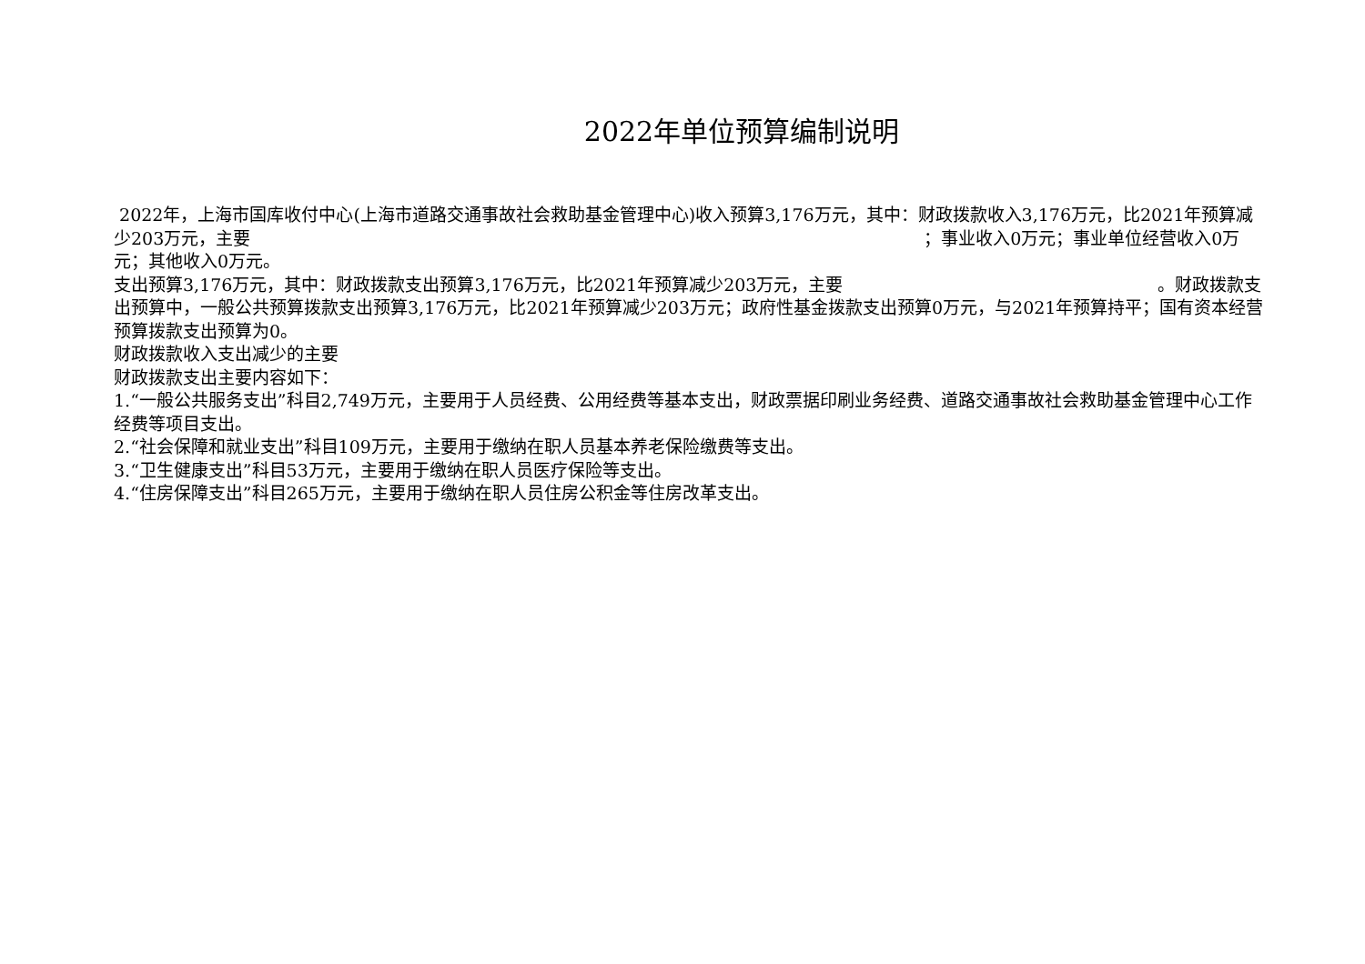2022年单位预算编制说明
2022年，上海市国库收付中心(上海市道路交通事故社会救助基金管理中心)收入预算3,176万元，其中：财政拨款收入3,176万元，比2021年预算减少203万元，主要 ；事业收入0万元；事业单位经营收入0万元；其他收入0万元。
支出预算3,176万元，其中：财政拨款支出预算3,176万元，比2021年预算减少203万元，主要 。财政拨款支出预算中，一般公共预算拨款支出预算3,176万元，比2021年预算减少203万元；政府性基金拨款支出预算0万元，与2021年预算持平；国有资本经营预算拨款支出预算为0。
财政拨款收入支出减少的主要
财政拨款支出主要内容如下：
1.“一般公共服务支出”科目2,749万元，主要用于人员经费、公用经费等基本支出，财政票据印刷业务经费、道路交通事故社会救助基金管理中心工作经费等项目支出。
2.“社会保障和就业支出”科目109万元，主要用于缴纳在职人员基本养老保险缴费等支出。
3.“卫生健康支出”科目53万元，主要用于缴纳在职人员医疗保险等支出。
4.“住房保障支出”科目265万元，主要用于缴纳在职人员住房公积金等住房改革支出。